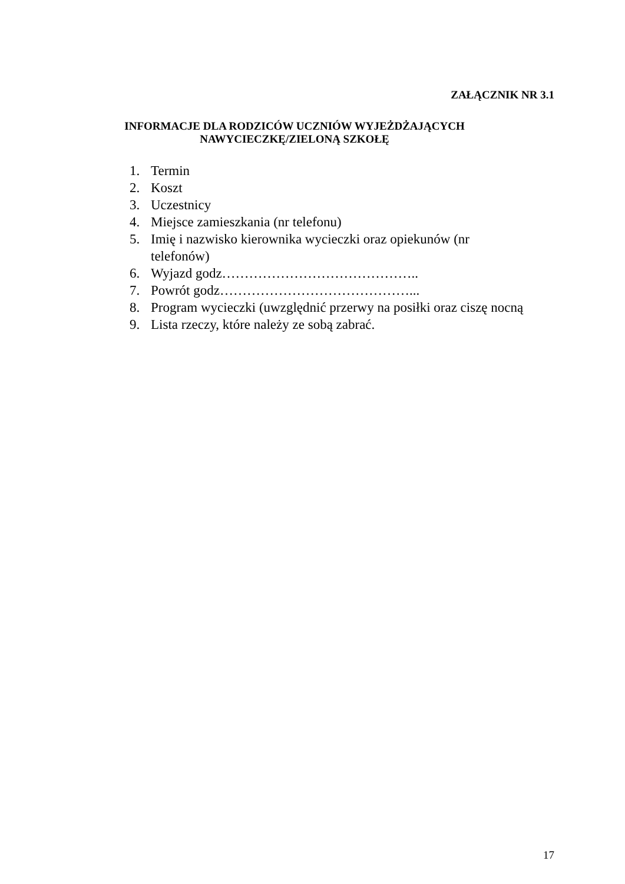ZAŁĄCZNIK NR 3.1
INFORMACJE DLA RODZICÓW UCZNIÓW WYJEŻDŻAJĄCYCH
NAWYCIECZKĘ/ZIELONĄ SZKOŁĘ
1. Termin
2. Koszt
3. Uczestnicy
4. Miejsce zamieszkania (nr telefonu)
5. Imię i nazwisko kierownika wycieczki oraz opiekunów (nr telefonów)
6. Wyjazd godz……………………………………..
7. Powrót godz……………………………………...
8. Program wycieczki (uwzględnić przerwy na posiłki oraz ciszę nocną
9. Lista rzeczy, które należy ze sobą zabrać.
17